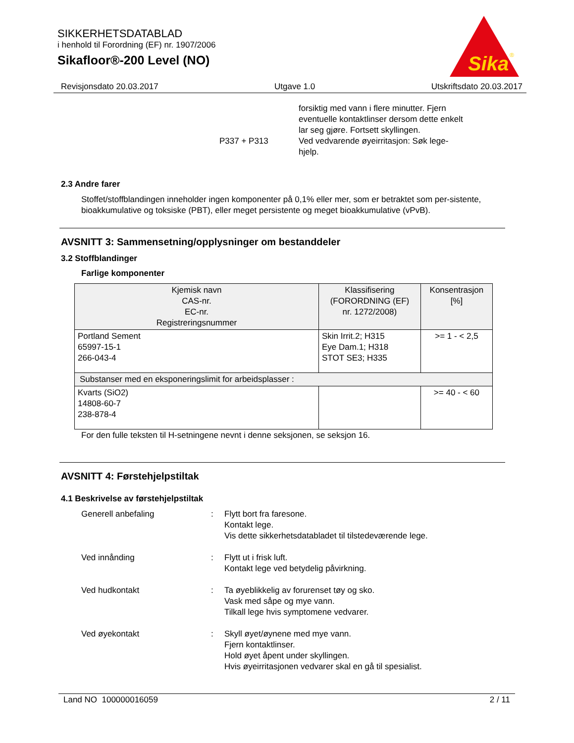SIKKERHETSDATABLAD
i henhold til Forordning (EF) nr. 1907/2006
Sikafloor®-200 Level (NO)
Sika
®
Revisjonsdato 20.03.2017 Utgave 1.0 Utskriftsdato 20.03.2017
P337 + P313
forsiktig med vann i flere minutter. Fjern
eventuelle kontaktlinser dersom dette enkelt
lar seg gjøre. Fortsett skyllingen.
Ved vedvarende øyeirritasjon: Søk lege-
hjelp.
2.3 Andre farer
Stoffet/stoffblandingen inneholder ingen komponenter på 0,1% eller mer, som er betraktet som per-sistente, bioakkumulative og toksiske (PBT), eller meget persistente og meget bioakkumulative (vPvB).
AVSNITT 3: Sammensetning/opplysninger om bestanddeler
3.2 Stoffblandinger
Farlige komponenter
| Kjemisk navn CAS-nr. EC-nr. Registreringsnummer | Klassifisering (FORORDNING (EF) nr. 1272/2008) | Konsentrasjon [%] |
| --- | --- | --- |
| Portland Sement 65997-15-1 266-043-4 | Skin Irrit.2; H315 Eye Dam.1; H318 STOT SE3; H335 | >= 1 - < 2,5 |
| Substanser med en eksponeringslimit for arbeidsplasser : | | |
| Kvarts (SiO2) 14808-60-7 238-878-4 | | >= 40 - < 60 |
For den fulle teksten til H-setningene nevnt i denne seksjonen, se seksjon 16.
AVSNITT 4: Førstehjelpstiltak
4.1 Beskrivelse av førstehjelpstiltak
Generell anbefaling : Flytt bort fra faresone.
Kontakt lege.
Vis dette sikkerhetsdatabladet til tilstedeværende lege.
Ved innånding : Flytt ut i frisk luft.
Kontakt lege ved betydelig påvirkning.
Ved hudkontakt : Ta øyeblikkelig av forurenset tøy og sko.
Vask med såpe og mye vann.
Tilkall lege hvis symptomene vedvarer.
Ved øyekontakt : Skyll øyet/øynene med mye vann.
Fjern kontaktlinser.
Hold øyet åpent under skyllingen.
Hvis øyeirritasjonen vedvarer skal en gå til spesialist.
Land NO 100000016059 2 / 11